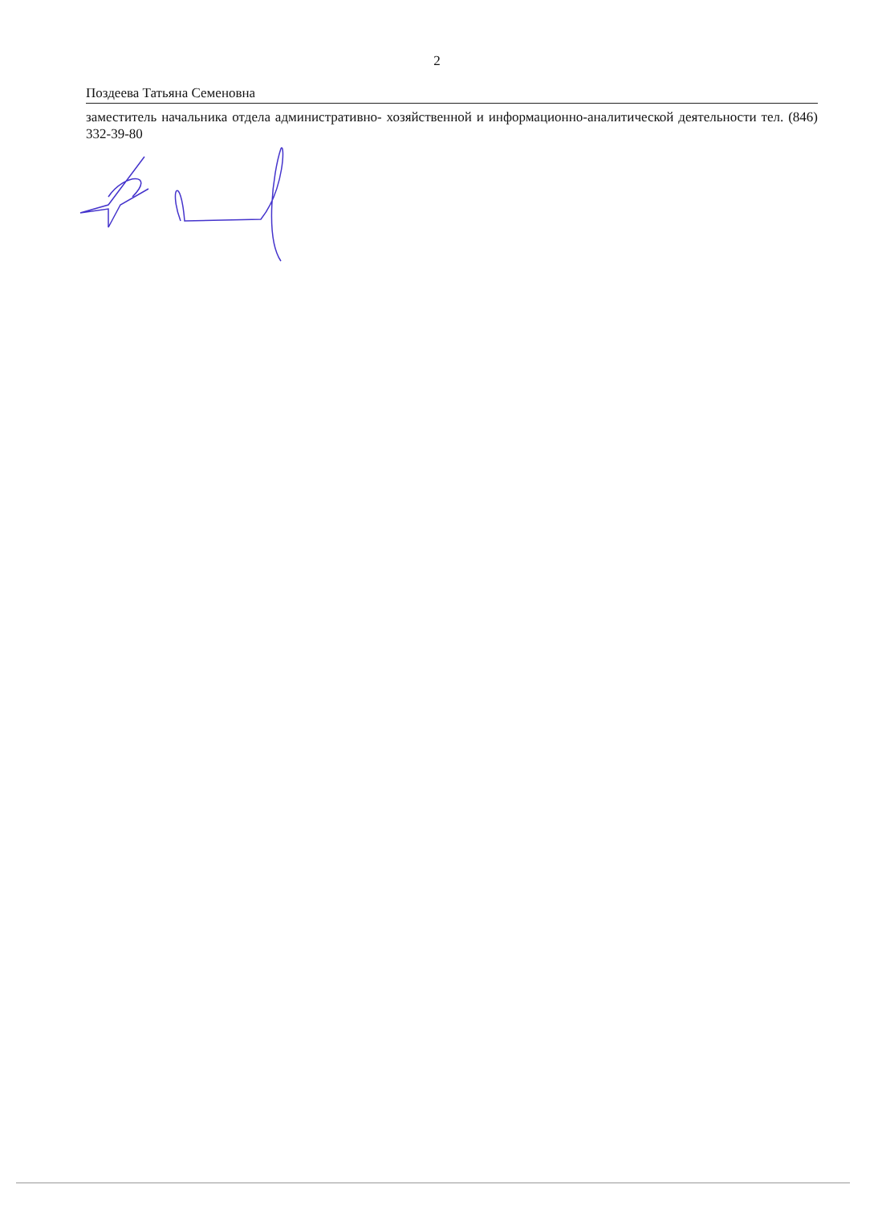2
Поздеева Татьяна Семеновна
заместитель начальника отдела административно- хозяйственной и информационно-аналитической деятельности тел. (846) 332-39-80